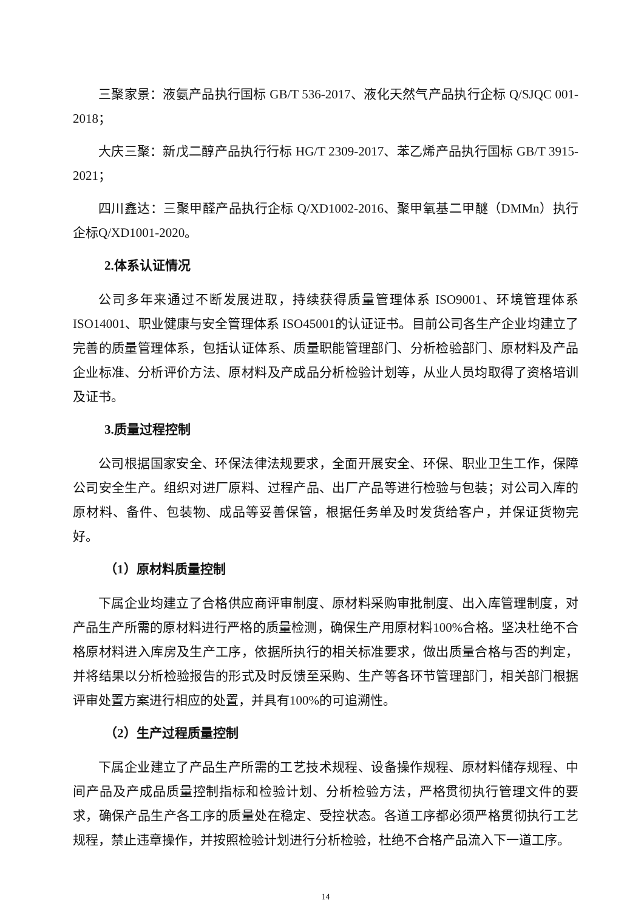三聚家景：液氨产品执行国标 GB/T 536-2017、液化天然气产品执行企标 Q/SJQC 001-2018；
大庆三聚：新戊二醇产品执行行标 HG/T 2309-2017、苯乙烯产品执行国标 GB/T 3915-2021；
四川鑫达：三聚甲醛产品执行企标 Q/XD1002-2016、聚甲氧基二甲醚（DMMn）执行企标Q/XD1001-2020。
2.体系认证情况
公司多年来通过不断发展进取，持续获得质量管理体系 ISO9001、环境管理体系 ISO14001、职业健康与安全管理体系 ISO45001的认证证书。目前公司各生产企业均建立了完善的质量管理体系，包括认证体系、质量职能管理部门、分析检验部门、原材料及产品企业标准、分析评价方法、原材料及产成品分析检验计划等，从业人员均取得了资格培训及证书。
3.质量过程控制
公司根据国家安全、环保法律法规要求，全面开展安全、环保、职业卫生工作，保障公司安全生产。组织对进厂原料、过程产品、出厂产品等进行检验与包装；对公司入库的原材料、备件、包装物、成品等妥善保管，根据任务单及时发货给客户，并保证货物完好。
（1）原材料质量控制
下属企业均建立了合格供应商评审制度、原材料采购审批制度、出入库管理制度，对产品生产所需的原材料进行严格的质量检测，确保生产用原材料100%合格。坚决杜绝不合格原材料进入库房及生产工序，依据所执行的相关标准要求，做出质量合格与否的判定，并将结果以分析检验报告的形式及时反馈至采购、生产等各环节管理部门，相关部门根据评审处置方案进行相应的处置，并具有100%的可追溯性。
（2）生产过程质量控制
下属企业建立了产品生产所需的工艺技术规程、设备操作规程、原材料储存规程、中间产品及产成品质量控制指标和检验计划、分析检验方法，严格贯彻执行管理文件的要求，确保产品生产各工序的质量处在稳定、受控状态。各道工序都必须严格贯彻执行工艺规程，禁止违章操作，并按照检验计划进行分析检验，杜绝不合格产品流入下一道工序。
14